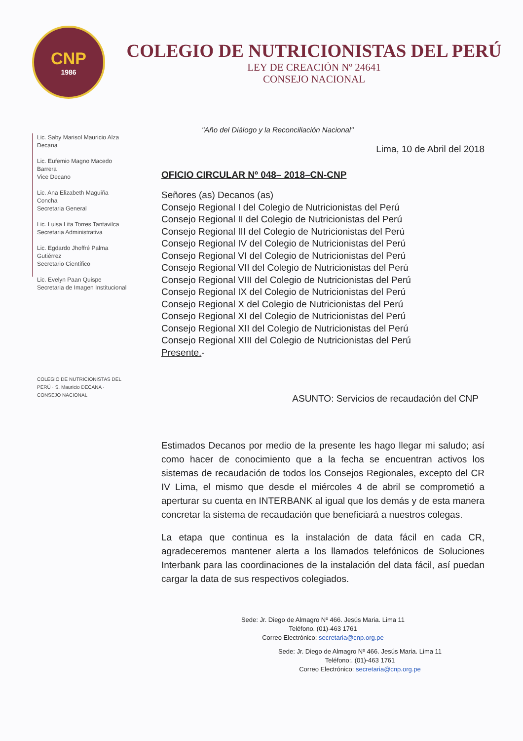CNP
1986
COLEGIO DE NUTRICIONISTAS DEL PERÚ
LEY DE CREACIÓN Nº 24641
CONSEJO NACIONAL
Lic. Saby Marisol Mauricio Alza
Decana
Lic. Eufemio Magno Macedo Barrera
Vice Decano
Lic. Ana Elizabeth Maguiña Concha
Secretaria General
Lic. Luisa Lita Torres Tantavilca
Secretaria Administrativa
Lic. Egdardo Jhoffré Palma Gutiérrez
Secretario Científico
Lic. Evelyn Paan Quispe
Secretaria de Imagen Institucional
COLEGIO DE NUTRICIONISTAS DEL PERÚ · S. Mauricio DECANA · CONSEJO NACIONAL
"Año del Diálogo y la Reconciliación Nacional"
Lima, 10 de Abril del 2018
OFICIO CIRCULAR Nº 048– 2018–CN-CNP
Señores (as) Decanos (as)
Consejo Regional I del Colegio de Nutricionistas del Perú
Consejo Regional II del Colegio de Nutricionistas del Perú
Consejo Regional III del Colegio de Nutricionistas del Perú
Consejo Regional IV del Colegio de Nutricionistas del Perú
Consejo Regional VI del Colegio de Nutricionistas del Perú
Consejo Regional VII del Colegio de Nutricionistas del Perú
Consejo Regional VIII del Colegio de Nutricionistas del Perú
Consejo Regional IX del Colegio de Nutricionistas del Perú
Consejo Regional X del Colegio de Nutricionistas del Perú
Consejo Regional XI del Colegio de Nutricionistas del Perú
Consejo Regional XII del Colegio de Nutricionistas del Perú
Consejo Regional XIII del Colegio de Nutricionistas del Perú
Presente.-
ASUNTO: Servicios de recaudación del CNP
Estimados Decanos por medio de la presente les hago llegar mi saludo; así como hacer de conocimiento que a la fecha se encuentran activos los sistemas de recaudación de todos los Consejos Regionales, excepto del CR IV Lima, el mismo que desde el miércoles 4 de abril se comprometió a aperturar su cuenta en INTERBANK al igual que los demás y de esta manera concretar la sistema de recaudación que beneficiará a nuestros colegas.
La etapa que continua es la instalación de data fácil en cada CR, agradeceremos mantener alerta a los llamados telefónicos de Soluciones Interbank para las coordinaciones de la instalación del data fácil, así puedan cargar la data de sus respectivos colegiados.
Sede: Jr. Diego de Almagro Nº 466. Jesús Maria. Lima 11
Teléfono. (01)-463 1761
Correo Electrónico: secretaria@cnp.org.pe
Sede: Jr. Diego de Almagro Nº 466. Jesús Maria. Lima 11
Teléfono:. (01)-463 1761
Correo Electrónico: secretaria@cnp.org.pe